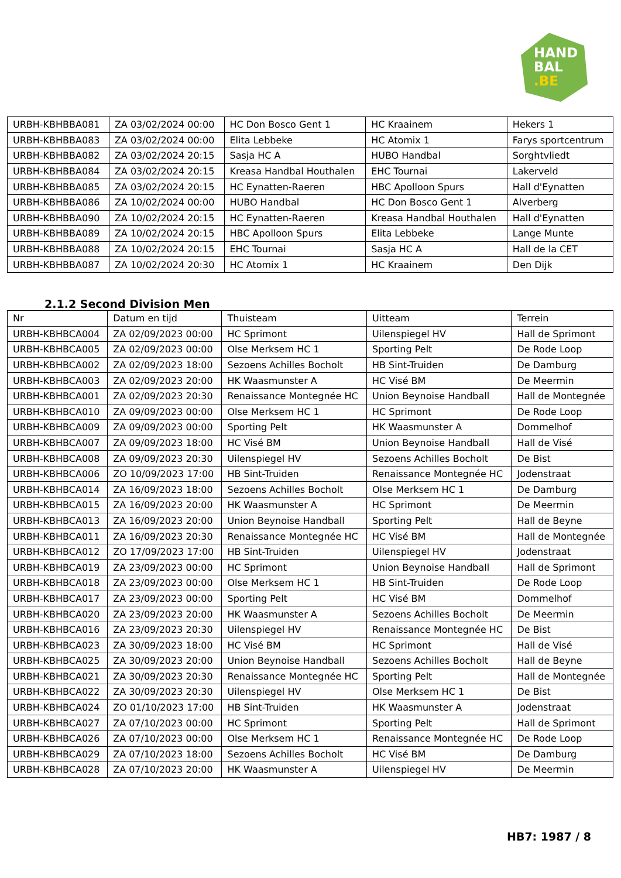HAND
BAL
.BE
| URBH-KBHBBA081 | ZA 03/02/2024 00:00 | HC Don Bosco Gent 1 | HC Kraainem | Hekers 1 |
| URBH-KBHBBA083 | ZA 03/02/2024 00:00 | Elita Lebbeke | HC Atomix 1 | Farys sportcentrum |
| URBH-KBHBBA082 | ZA 03/02/2024 20:15 | Sasja HC A | HUBO Handbal | Sorghtvliedt |
| URBH-KBHBBA084 | ZA 03/02/2024 20:15 | Kreasa Handbal Houthalen | EHC Tournai | Lakerveld |
| URBH-KBHBBA085 | ZA 03/02/2024 20:15 | HC Eynatten-Raeren | HBC Apolloon Spurs | Hall d'Eynatten |
| URBH-KBHBBA086 | ZA 10/02/2024 00:00 | HUBO Handbal | HC Don Bosco Gent 1 | Alverberg |
| URBH-KBHBBA090 | ZA 10/02/2024 20:15 | HC Eynatten-Raeren | Kreasa Handbal Houthalen | Hall d'Eynatten |
| URBH-KBHBBA089 | ZA 10/02/2024 20:15 | HBC Apolloon Spurs | Elita Lebbeke | Lange Munte |
| URBH-KBHBBA088 | ZA 10/02/2024 20:15 | EHC Tournai | Sasja HC A | Hall de la CET |
| URBH-KBHBBA087 | ZA 10/02/2024 20:30 | HC Atomix 1 | HC Kraainem | Den Dijk |
2.1.2 Second Division Men
| Nr | Datum en tijd | Thuisteam | Uitteam | Terrein |
| --- | --- | --- | --- | --- |
| URBH-KBHBCA004 | ZA 02/09/2023 00:00 | HC Sprimont | Uilenspiegel HV | Hall de Sprimont |
| URBH-KBHBCA005 | ZA 02/09/2023 00:00 | Olse Merksem HC 1 | Sporting Pelt | De Rode Loop |
| URBH-KBHBCA002 | ZA 02/09/2023 18:00 | Sezoens Achilles Bocholt | HB Sint-Truiden | De Damburg |
| URBH-KBHBCA003 | ZA 02/09/2023 20:00 | HK Waasmunster A | HC Visé BM | De Meermin |
| URBH-KBHBCA001 | ZA 02/09/2023 20:30 | Renaissance Montegnée HC | Union Beynoise Handball | Hall de Montegnée |
| URBH-KBHBCA010 | ZA 09/09/2023 00:00 | Olse Merksem HC 1 | HC Sprimont | De Rode Loop |
| URBH-KBHBCA009 | ZA 09/09/2023 00:00 | Sporting Pelt | HK Waasmunster A | Dommelhof |
| URBH-KBHBCA007 | ZA 09/09/2023 18:00 | HC Visé BM | Union Beynoise Handball | Hall de Visé |
| URBH-KBHBCA008 | ZA 09/09/2023 20:30 | Uilenspiegel HV | Sezoens Achilles Bocholt | De Bist |
| URBH-KBHBCA006 | ZO 10/09/2023 17:00 | HB Sint-Truiden | Renaissance Montegnée HC | Jodenstraat |
| URBH-KBHBCA014 | ZA 16/09/2023 18:00 | Sezoens Achilles Bocholt | Olse Merksem HC 1 | De Damburg |
| URBH-KBHBCA015 | ZA 16/09/2023 20:00 | HK Waasmunster A | HC Sprimont | De Meermin |
| URBH-KBHBCA013 | ZA 16/09/2023 20:00 | Union Beynoise Handball | Sporting Pelt | Hall de Beyne |
| URBH-KBHBCA011 | ZA 16/09/2023 20:30 | Renaissance Montegnée HC | HC Visé BM | Hall de Montegnée |
| URBH-KBHBCA012 | ZO 17/09/2023 17:00 | HB Sint-Truiden | Uilenspiegel HV | Jodenstraat |
| URBH-KBHBCA019 | ZA 23/09/2023 00:00 | HC Sprimont | Union Beynoise Handball | Hall de Sprimont |
| URBH-KBHBCA018 | ZA 23/09/2023 00:00 | Olse Merksem HC 1 | HB Sint-Truiden | De Rode Loop |
| URBH-KBHBCA017 | ZA 23/09/2023 00:00 | Sporting Pelt | HC Visé BM | Dommelhof |
| URBH-KBHBCA020 | ZA 23/09/2023 20:00 | HK Waasmunster A | Sezoens Achilles Bocholt | De Meermin |
| URBH-KBHBCA016 | ZA 23/09/2023 20:30 | Uilenspiegel HV | Renaissance Montegnée HC | De Bist |
| URBH-KBHBCA023 | ZA 30/09/2023 18:00 | HC Visé BM | HC Sprimont | Hall de Visé |
| URBH-KBHBCA025 | ZA 30/09/2023 20:00 | Union Beynoise Handball | Sezoens Achilles Bocholt | Hall de Beyne |
| URBH-KBHBCA021 | ZA 30/09/2023 20:30 | Renaissance Montegnée HC | Sporting Pelt | Hall de Montegnée |
| URBH-KBHBCA022 | ZA 30/09/2023 20:30 | Uilenspiegel HV | Olse Merksem HC 1 | De Bist |
| URBH-KBHBCA024 | ZO 01/10/2023 17:00 | HB Sint-Truiden | HK Waasmunster A | Jodenstraat |
| URBH-KBHBCA027 | ZA 07/10/2023 00:00 | HC Sprimont | Sporting Pelt | Hall de Sprimont |
| URBH-KBHBCA026 | ZA 07/10/2023 00:00 | Olse Merksem HC 1 | Renaissance Montegnée HC | De Rode Loop |
| URBH-KBHBCA029 | ZA 07/10/2023 18:00 | Sezoens Achilles Bocholt | HC Visé BM | De Damburg |
| URBH-KBHBCA028 | ZA 07/10/2023 20:00 | HK Waasmunster A | Uilenspiegel HV | De Meermin |
HB7: 1987 / 8